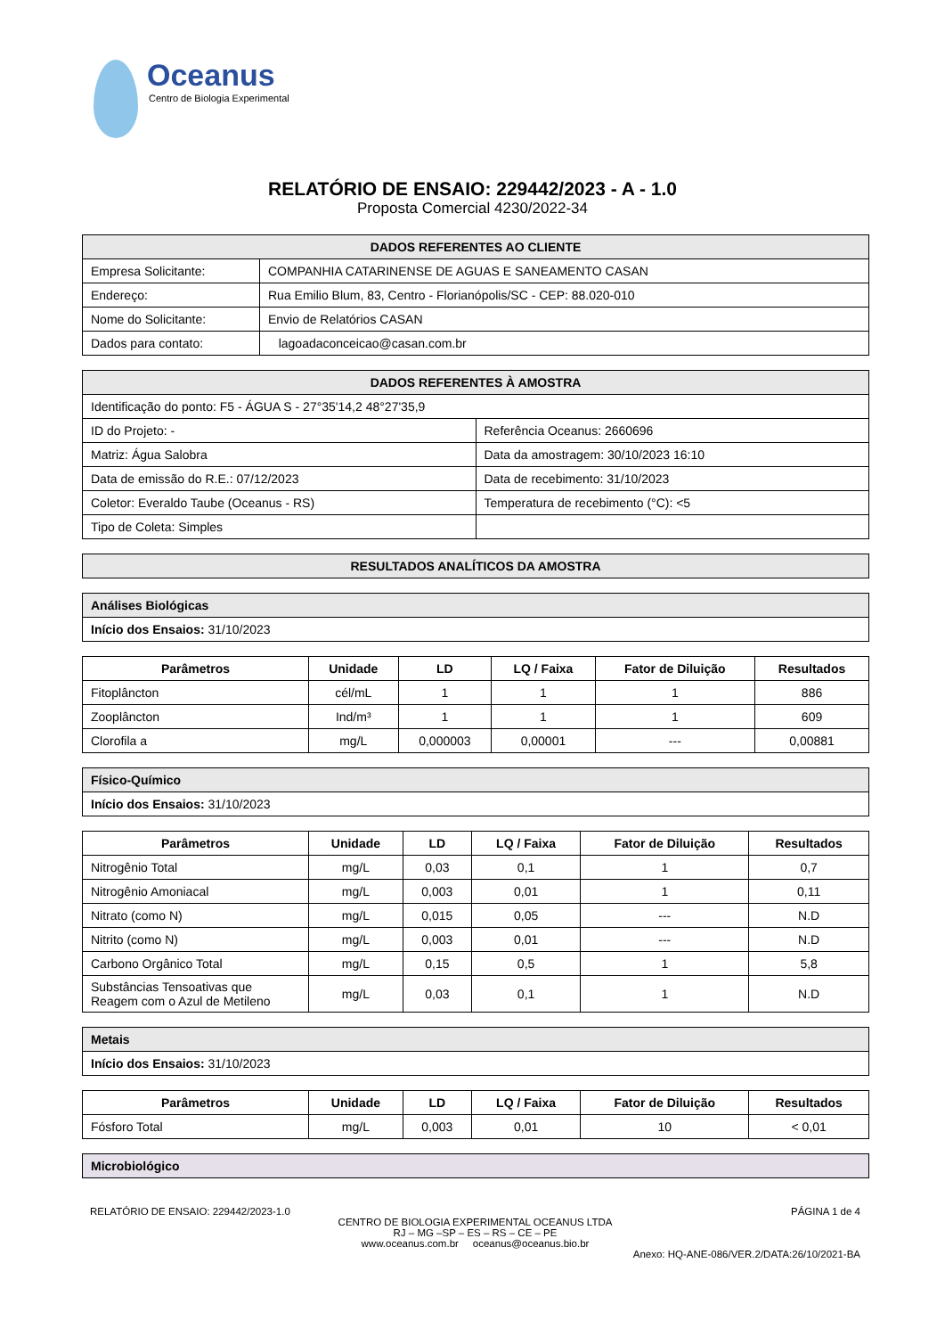Oceanus
Centro de Biologia Experimental
RELATÓRIO DE ENSAIO: 229442/2023 - A - 1.0
Proposta Comercial 4230/2022-34
| DADOS REFERENTES AO CLIENTE | |
| --- | --- |
| Empresa Solicitante: | COMPANHIA CATARINENSE DE AGUAS E SANEAMENTO CASAN |
| Endereço: | Rua Emilio Blum, 83, Centro - Florianópolis/SC - CEP: 88.020-010 |
| Nome do Solicitante: | Envio de Relatórios CASAN |
| Dados para contato: | lagoadaconceicao@casan.com.br |
| DADOS REFERENTES À AMOSTRA | |
| --- | --- |
| Identificação do ponto: F5 - ÁGUA S - 27°35'14,2 48°27'35,9 | |
| ID do Projeto: - | Referência Oceanus: 2660696 |
| Matriz: Água Salobra | Data da amostragem: 30/10/2023 16:10 |
| Data de emissão do R.E.: 07/12/2023 | Data de recebimento: 31/10/2023 |
| Coletor: Everaldo Taube (Oceanus - RS) | Temperatura de recebimento (°C): <5 |
| Tipo de Coleta: Simples | |
| RESULTADOS ANALÍTICOS DA AMOSTRA |
| --- |
| Análises Biológicas |
| Início dos Ensaios: 31/10/2023 |
| Parâmetros | Unidade | LD | LQ / Faixa | Fator de Diluição | Resultados |
| --- | --- | --- | --- | --- | --- |
| Fitoplâncton | cél/mL | 1 | 1 | 1 | 886 |
| Zooplâncton | Ind/m³ | 1 | 1 | 1 | 609 |
| Clorofila a | mg/L | 0,000003 | 0,00001 | --- | 0,00881 |
| Físico-Químico |
| Início dos Ensaios: 31/10/2023 |
| Parâmetros | Unidade | LD | LQ / Faixa | Fator de Diluição | Resultados |
| --- | --- | --- | --- | --- | --- |
| Nitrogênio Total | mg/L | 0,03 | 0,1 | 1 | 0,7 |
| Nitrogênio Amoniacal | mg/L | 0,003 | 0,01 | 1 | 0,11 |
| Nitrato (como N) | mg/L | 0,015 | 0,05 | --- | N.D |
| Nitrito (como N) | mg/L | 0,003 | 0,01 | --- | N.D |
| Carbono Orgânico Total | mg/L | 0,15 | 0,5 | 1 | 5,8 |
| Substâncias Tensoativas que Reagem com o Azul de Metileno | mg/L | 0,03 | 0,1 | 1 | N.D |
| Metais |
| Início dos Ensaios: 31/10/2023 |
| Parâmetros | Unidade | LD | LQ / Faixa | Fator de Diluição | Resultados |
| --- | --- | --- | --- | --- | --- |
| Fósforo Total | mg/L | 0,003 | 0,01 | 10 | < 0,01 |
| Microbiológico |
RELATÓRIO DE ENSAIO: 229442/2023-1.0 PÁGINA 1 de 4
CENTRO DE BIOLOGIA EXPERIMENTAL OCEANUS LTDA
RJ – MG –SP – ES – RS – CE – PE
www.oceanus.com.br oceanus@oceanus.bio.br
Anexo: HQ-ANE-086/VER.2/DATA:26/10/2021-BA